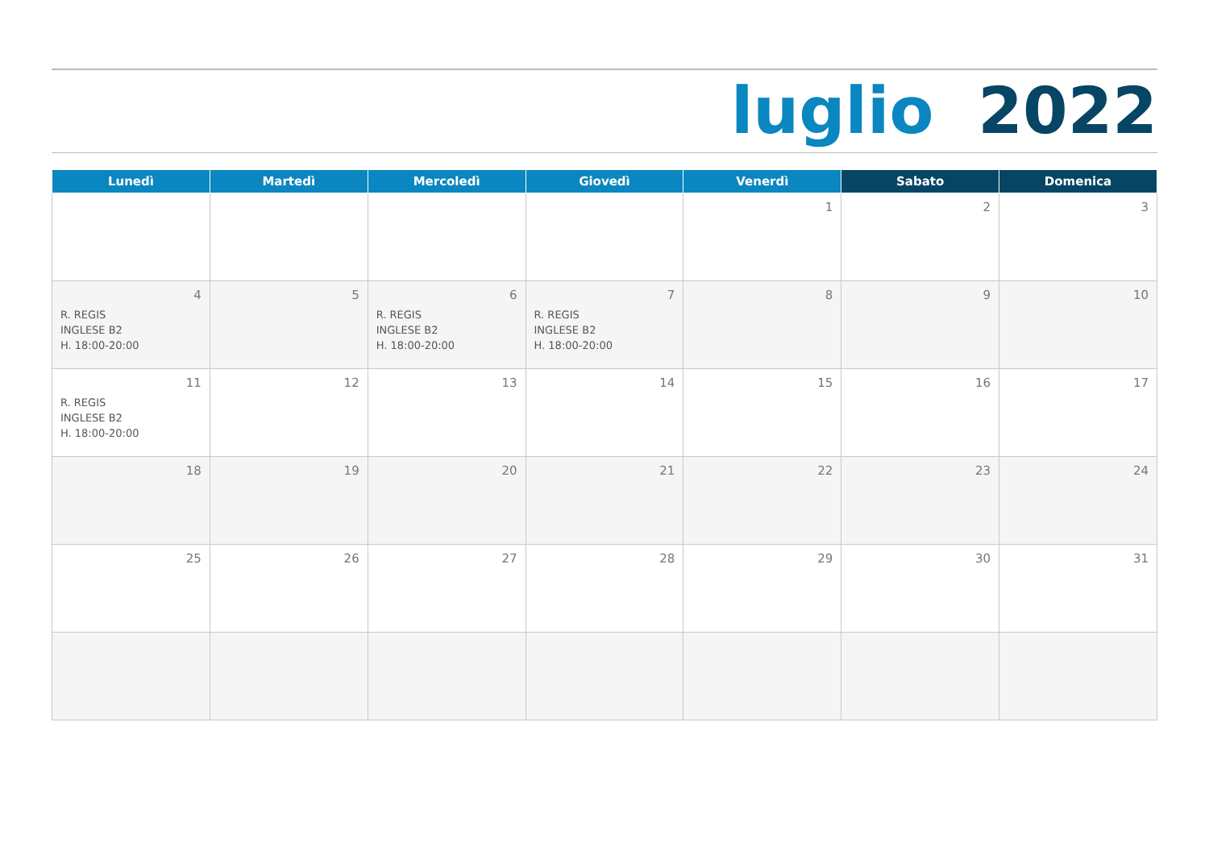luglio 2022
| Lunedì | Martedì | Mercoledì | Giovedì | Venerdì | Sabato | Domenica |
| --- | --- | --- | --- | --- | --- | --- |
| | | | | 1 | 2 | 3 |
| 4 R. REGIS INGLESE B2 H. 18:00-20:00 | 5 | 6 R. REGIS INGLESE B2 H. 18:00-20:00 | 7 R. REGIS INGLESE B2 H. 18:00-20:00 | 8 | 9 | 10 |
| 11 R. REGIS INGLESE B2 H. 18:00-20:00 | 12 | 13 | 14 | 15 | 16 | 17 |
| 18 | 19 | 20 | 21 | 22 | 23 | 24 |
| 25 | 26 | 27 | 28 | 29 | 30 | 31 |